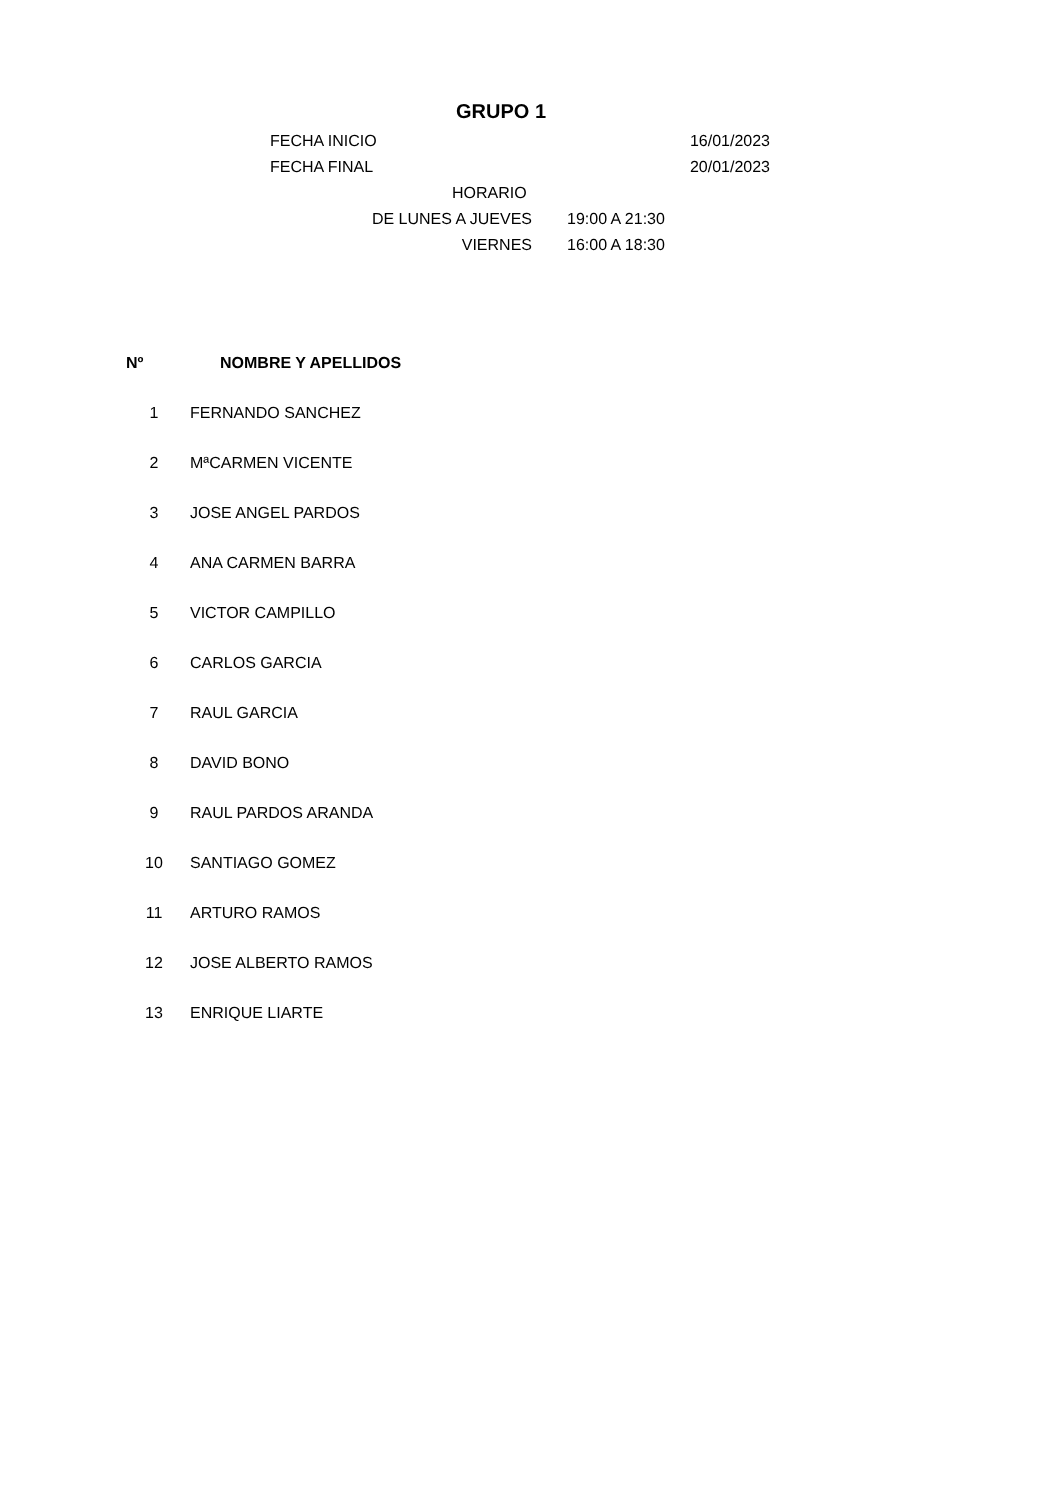GRUPO 1
FECHA INICIO 16/01/2023
FECHA FINAL 20/01/2023
HORARIO
DE LUNES A JUEVES 19:00 A 21:30
VIERNES 16:00 A 18:30
| Nº | NOMBRE Y APELLIDOS |
| --- | --- |
| 1 | FERNANDO SANCHEZ |
| 2 | MªCARMEN VICENTE |
| 3 | JOSE ANGEL PARDOS |
| 4 | ANA CARMEN BARRA |
| 5 | VICTOR CAMPILLO |
| 6 | CARLOS GARCIA |
| 7 | RAUL GARCIA |
| 8 | DAVID BONO |
| 9 | RAUL PARDOS ARANDA |
| 10 | SANTIAGO GOMEZ |
| 11 | ARTURO RAMOS |
| 12 | JOSE ALBERTO RAMOS |
| 13 | ENRIQUE LIARTE |